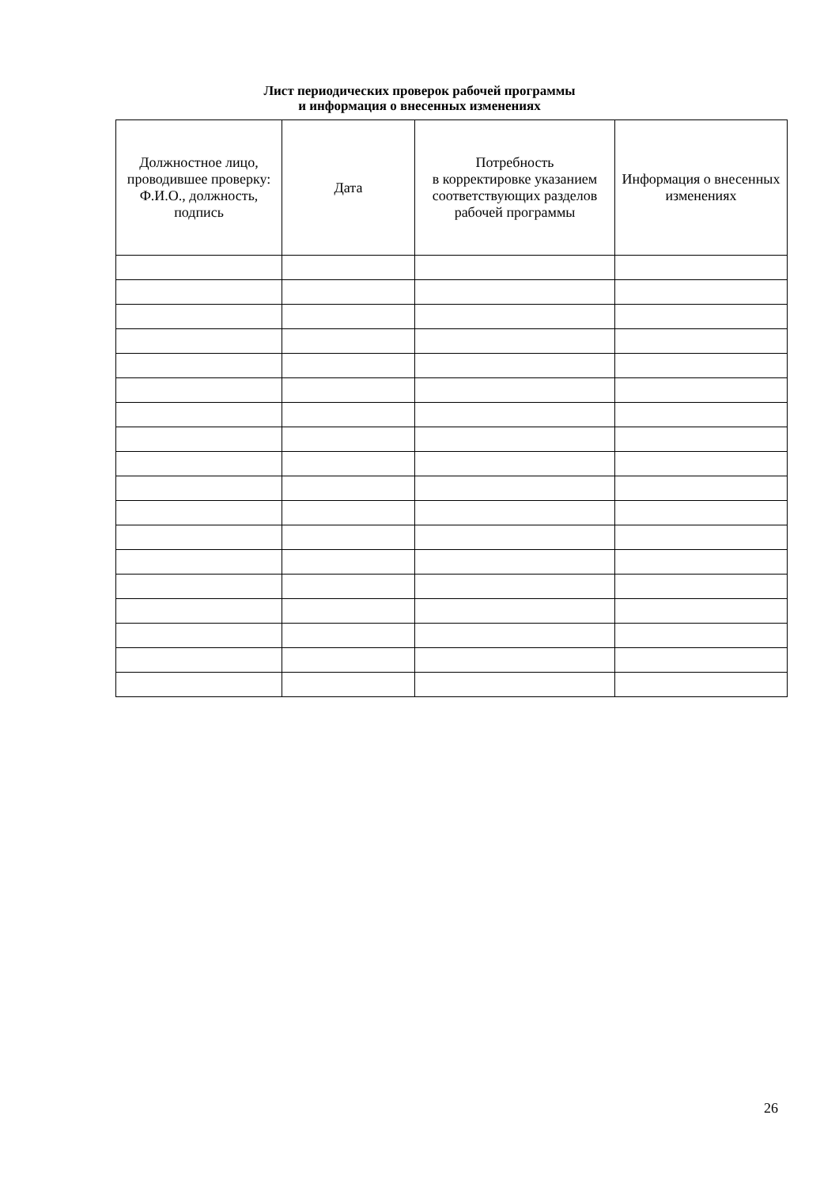Лист периодических проверок рабочей программы
и информация о внесенных изменениях
| Должностное лицо, проводившее проверку: Ф.И.О., должность, подпись | Дата | Потребность в корректировке указанием соответствующих разделов рабочей программы | Информация о внесенных изменениях |
| --- | --- | --- | --- |
26